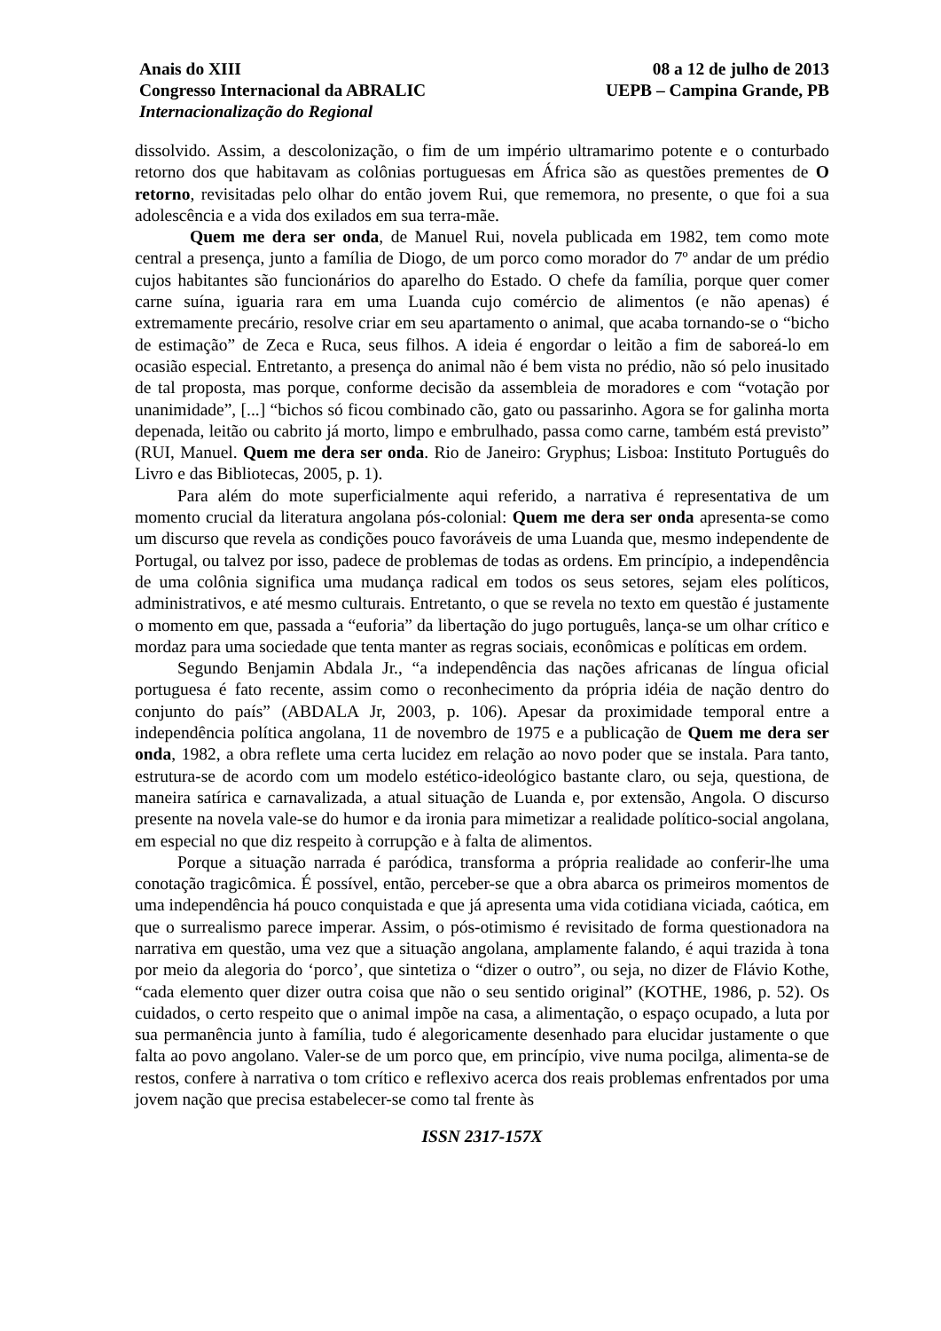Anais do XIII
Congresso Internacional da ABRALIC
Internacionalização do Regional
08 a 12 de julho de 2013
UEPB – Campina Grande, PB
dissolvido. Assim, a descolonização, o fim de um império ultramarimo potente e o conturbado retorno dos que habitavam as colônias portuguesas em África são as questões prementes de O retorno, revisitadas pelo olhar do então jovem Rui, que rememora, no presente, o que foi a sua adolescência e a vida dos exilados em sua terra-mãe.
Quem me dera ser onda, de Manuel Rui, novela publicada em 1982, tem como mote central a presença, junto a família de Diogo, de um porco como morador do 7º andar de um prédio cujos habitantes são funcionários do aparelho do Estado. O chefe da família, porque quer comer carne suína, iguaria rara em uma Luanda cujo comércio de alimentos (e não apenas) é extremamente precário, resolve criar em seu apartamento o animal, que acaba tornando-se o “bicho de estimação” de Zeca e Ruca, seus filhos. A ideia é engordar o leitão a fim de saboreá-lo em ocasião especial. Entretanto, a presença do animal não é bem vista no prédio, não só pelo inusitado de tal proposta, mas porque, conforme decisão da assembleia de moradores e com “votação por unanimidade”, [...] “bichos só ficou combinado cão, gato ou passarinho. Agora se for galinha morta depenada, leitão ou cabrito já morto, limpo e embrulhado, passa como carne, também está previsto” (RUI, Manuel. Quem me dera ser onda. Rio de Janeiro: Gryphus; Lisboa: Instituto Português do Livro e das Bibliotecas, 2005, p. 1).
Para além do mote superficialmente aqui referido, a narrativa é representativa de um momento crucial da literatura angolana pós-colonial: Quem me dera ser onda apresenta-se como um discurso que revela as condições pouco favoráveis de uma Luanda que, mesmo independente de Portugal, ou talvez por isso, padece de problemas de todas as ordens. Em princípio, a independência de uma colônia significa uma mudança radical em todos os seus setores, sejam eles políticos, administrativos, e até mesmo culturais. Entretanto, o que se revela no texto em questão é justamente o momento em que, passada a “euforia” da libertação do jugo português, lança-se um olhar crítico e mordaz para uma sociedade que tenta manter as regras sociais, econômicas e políticas em ordem.
Segundo Benjamin Abdala Jr., “a independência das nações africanas de língua oficial portuguesa é fato recente, assim como o reconhecimento da própria idéia de nação dentro do conjunto do país” (ABDALA Jr, 2003, p. 106). Apesar da proximidade temporal entre a independência política angolana, 11 de novembro de 1975 e a publicação de Quem me dera ser onda, 1982, a obra reflete uma certa lucidez em relação ao novo poder que se instala. Para tanto, estrutura-se de acordo com um modelo estético-ideológico bastante claro, ou seja, questiona, de maneira satírica e carnavalizada, a atual situação de Luanda e, por extensão, Angola. O discurso presente na novela vale-se do humor e da ironia para mimetizar a realidade político-social angolana, em especial no que diz respeito à corrupção e à falta de alimentos.
Porque a situação narrada é paródica, transforma a própria realidade ao conferir-lhe uma conotação tragicômica. É possível, então, perceber-se que a obra abarca os primeiros momentos de uma independência há pouco conquistada e que já apresenta uma vida cotidiana viciada, caótica, em que o surrealismo parece imperar. Assim, o pós-otimismo é revisitado de forma questionadora na narrativa em questão, uma vez que a situação angolana, amplamente falando, é aqui trazida à tona por meio da alegoria do ‘porco’, que sintetiza o “dizer o outro”, ou seja, no dizer de Flávio Kothe, “cada elemento quer dizer outra coisa que não o seu sentido original” (KOTHE, 1986, p. 52). Os cuidados, o certo respeito que o animal impõe na casa, a alimentação, o espaço ocupado, a luta por sua permanência junto à família, tudo é alegoricamente desenhado para elucidar justamente o que falta ao povo angolano. Valer-se de um porco que, em princípio, vive numa pocilga, alimenta-se de restos, confere à narrativa o tom crítico e reflexivo acerca dos reais problemas enfrentados por uma jovem nação que precisa estabelecer-se como tal frente às
ISSN 2317-157X